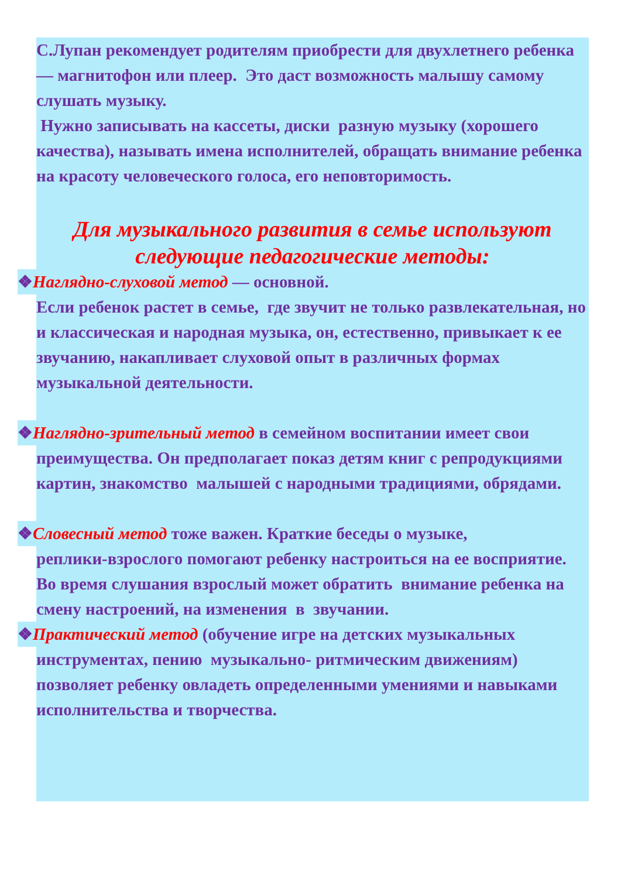С.Лупан рекомендует родителям приобрести для двухлетнего ребенка — магнитофон или плеер. Это даст возможность малышу самому слушать музыку.
Нужно записывать на кассеты, диски разную музыку (хорошего качества), называть имена исполнителей, обращать внимание ребенка на красоту человеческого голоса, его неповторимость.
Для музыкального развития в семье используют следующие педагогические методы:
❖Наглядно-слуховой метод — основной.
Если ребенок растет в семье, где звучит не только развлекательная, но и классическая и народная музыка, он, естественно, привыкает к ее звучанию, накапливает слуховой опыт в различных формах музыкальной деятельности.
❖Наглядно-зрительный метод в семейном воспитании имеет свои
преимущества. Он предполагает показ детям книг с репродукциями картин, знакомство малышей с народными традициями, обрядами.
❖Словесный метод тоже важен. Краткие беседы о музыке,
реплики-взрослого помогают ребенку настроиться на ее восприятие. Во время слушания взрослый может обратить внимание ребенка на смену настроений, на изменения в звучании.
❖Практический метод (обучение игре на детских музыкальных
инструментах, пению музыкально- ритмическим движениям) позволяет ребенку овладеть определенными умениями и навыками исполнительства и творчества.